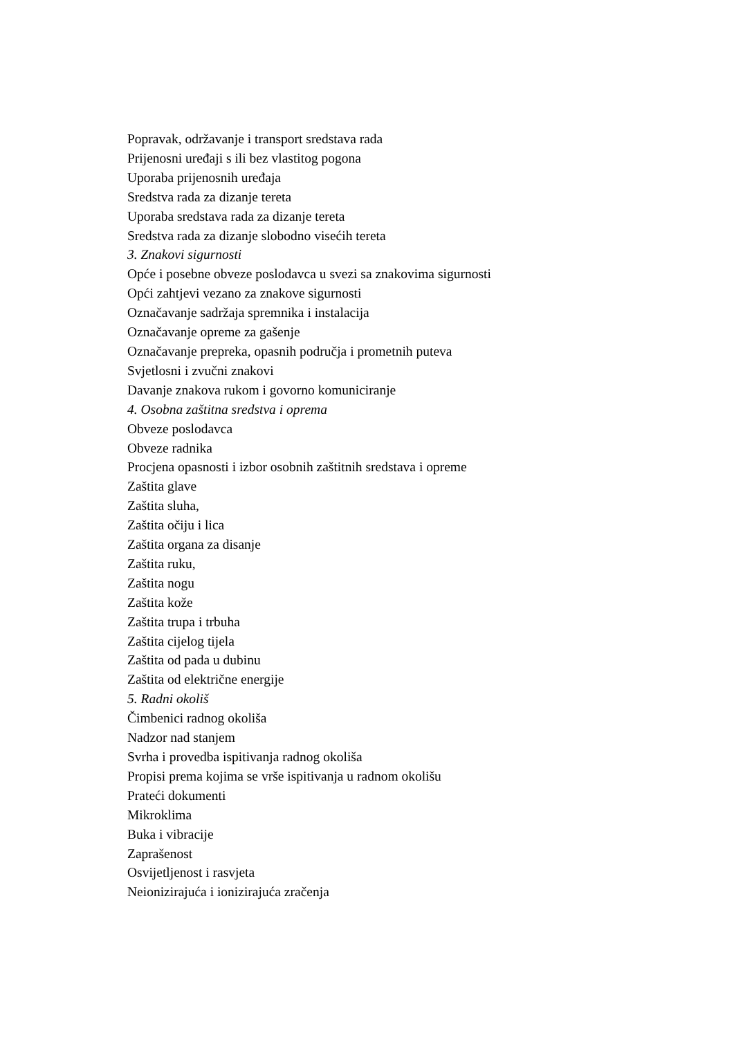Popravak, održavanje i transport sredstava rada
Prijenosni uređaji s ili bez vlastitog pogona
Uporaba prijenosnih uređaja
Sredstva rada za dizanje tereta
Uporaba sredstava rada za dizanje tereta
Sredstva rada za dizanje slobodno visećih tereta
3. Znakovi sigurnosti
Opće i posebne obveze poslodavca u svezi sa znakovima sigurnosti
Opći zahtjevi vezano za znakove sigurnosti
Označavanje sadržaja spremnika i instalacija
Označavanje opreme za gašenje
Označavanje prepreka, opasnih područja i prometnih puteva
Svjetlosni i zvučni znakovi
Davanje znakova rukom i govorno komuniciranje
4. Osobna zaštitna sredstva i oprema
Obveze poslodavca
Obveze radnika
Procjena opasnosti i izbor osobnih zaštitnih sredstava i opreme
Zaštita glave
Zaštita sluha,
Zaštita očiju i lica
Zaštita organa za disanje
Zaštita ruku,
Zaštita nogu
Zaštita kože
Zaštita trupa i trbuha
Zaštita cijelog tijela
Zaštita od pada u dubinu
Zaštita od električne energije
5. Radni okoliš
Čimbenici radnog okoliša
Nadzor nad stanjem
Svrha i provedba ispitivanja radnog okoliša
Propisi prema kojima se vrše ispitivanja u radnom okolišu
Prateći dokumenti
Mikroklima
Buka i vibracije
Zaprašenost
Osvijetljenost i rasvjeta
Neionizirajuća i ionizirajuća zračenja